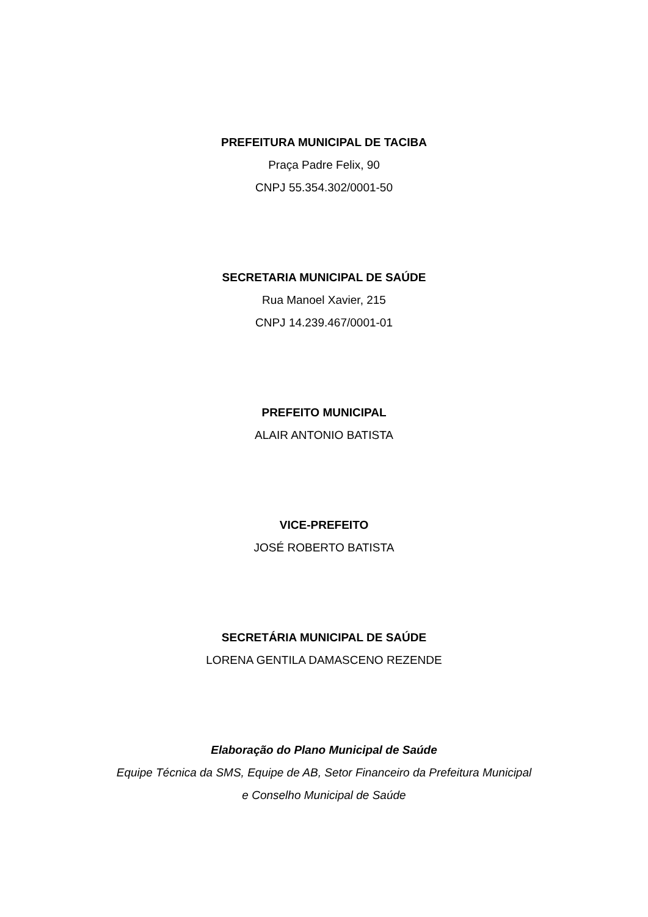PREFEITURA MUNICIPAL DE TACIBA
Praça Padre Felix, 90
CNPJ 55.354.302/0001-50
SECRETARIA MUNICIPAL DE SAÚDE
Rua Manoel Xavier, 215
CNPJ 14.239.467/0001-01
PREFEITO MUNICIPAL
ALAIR ANTONIO BATISTA
VICE-PREFEITO
JOSÉ ROBERTO BATISTA
SECRETÁRIA MUNICIPAL DE SAÚDE
LORENA GENTILA DAMASCENO REZENDE
Elaboração do Plano Municipal de Saúde
Equipe Técnica da SMS, Equipe de AB, Setor Financeiro da Prefeitura Municipal
e Conselho Municipal de Saúde